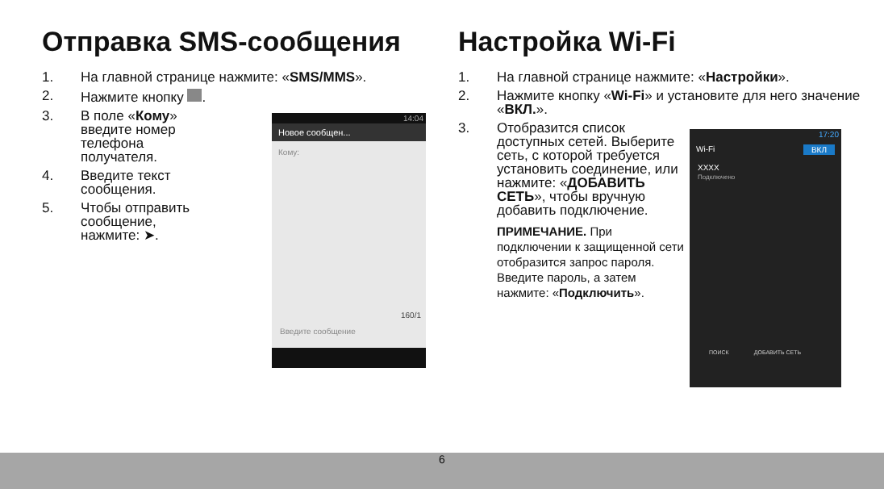Отправка SMS-сообщения
1. На главной странице нажмите: «SMS/MMS».
2. Нажмите кнопку .
3. В поле «Кому» введите номер телефона получателя.
4. Введите текст сообщения.
5. Чтобы отправить сообщение, нажмите: ➤.
14:04
Новое сообщен...
Кому:
160/1
Введите сообщение
Настройка Wi-Fi
1. На главной странице нажмите: «Настройки».
2. Нажмите кнопку «Wi-Fi» и установите для него значение «ВКЛ.».
3. Отобразится список доступных сетей. Выберите сеть, с которой требуется установить соединение, или нажмите: «ДОБАВИТЬ СЕТЬ», чтобы вручную добавить подключение.
ПРИМЕЧАНИЕ. При подключении к защищенной сети отобразится запрос пароля. Введите пароль, а затем нажмите: «Подключить».
17:20
Wi-Fi ВКЛ
XXXX
Подключено
ПОИСК ДОБАВИТЬ СЕТЬ
6